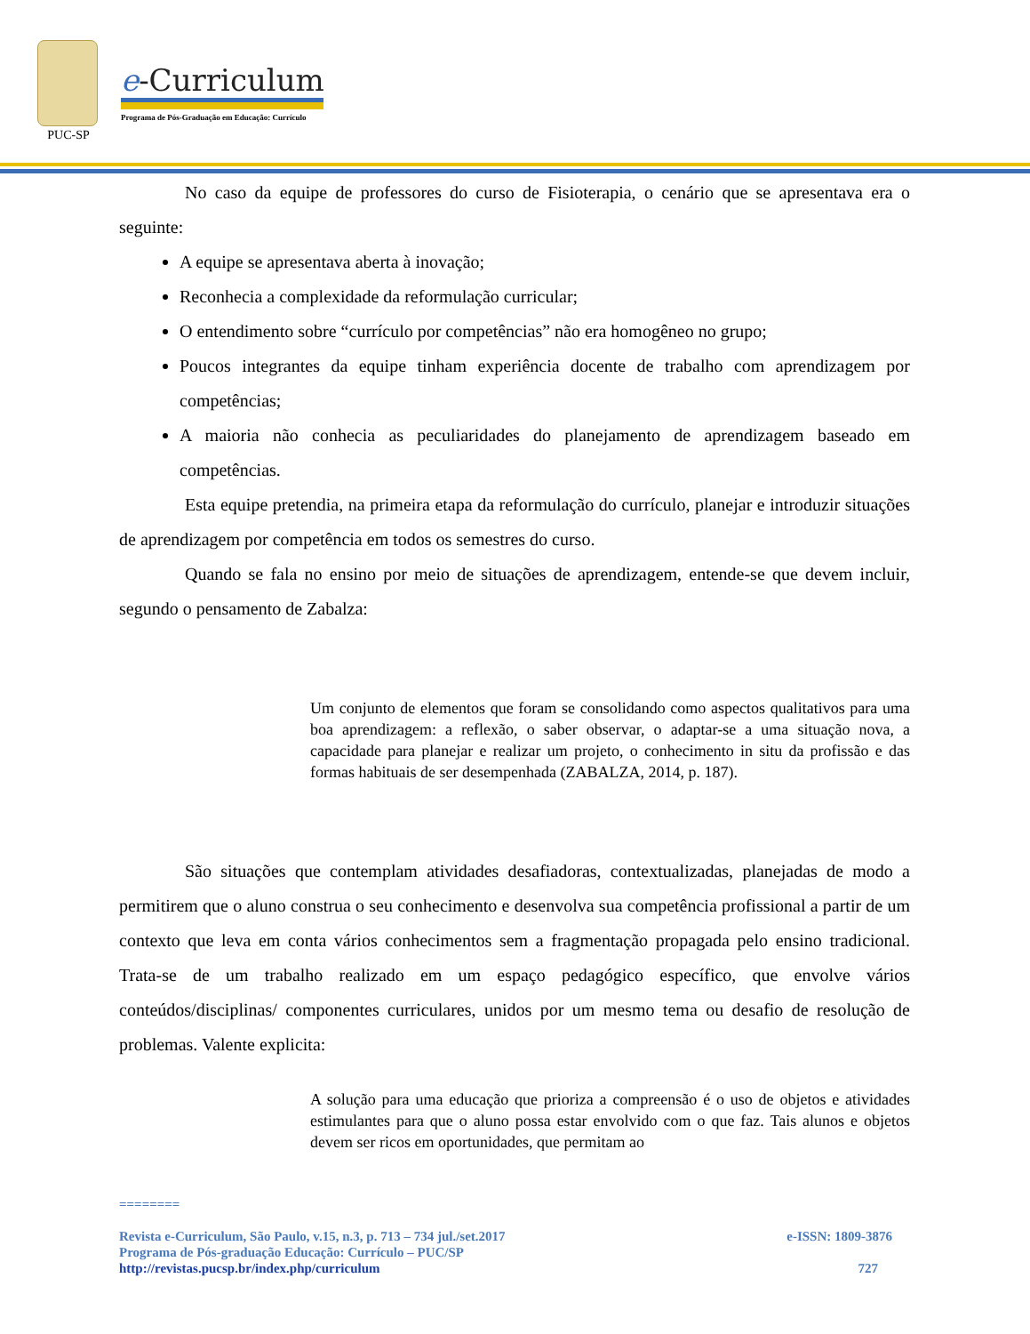PUC-SP
e-Curriculum
Programa de Pós-Graduação em Educação: Currículo
No caso da equipe de professores do curso de Fisioterapia, o cenário que se apresentava era o seguinte:
A equipe se apresentava aberta à inovação;
Reconhecia a complexidade da reformulação curricular;
O entendimento sobre “currículo por competências” não era homogêneo no grupo;
Poucos integrantes da equipe tinham experiência docente de trabalho com aprendizagem por competências;
A maioria não conhecia as peculiaridades do planejamento de aprendizagem baseado em competências.
Esta equipe pretendia, na primeira etapa da reformulação do currículo, planejar e introduzir situações de aprendizagem por competência em todos os semestres do curso.
Quando se fala no ensino por meio de situações de aprendizagem, entende-se que devem incluir, segundo o pensamento de Zabalza:
Um conjunto de elementos que foram se consolidando como aspectos qualitativos para uma boa aprendizagem: a reflexão, o saber observar, o adaptar-se a uma situação nova, a capacidade para planejar e realizar um projeto, o conhecimento in situ da profissão e das formas habituais de ser desempenhada (ZABALZA, 2014, p. 187).
São situações que contemplam atividades desafiadoras, contextualizadas, planejadas de modo a permitirem que o aluno construa o seu conhecimento e desenvolva sua competência profissional a partir de um contexto que leva em conta vários conhecimentos sem a fragmentação propagada pelo ensino tradicional. Trata-se de um trabalho realizado em um espaço pedagógico específico, que envolve vários conteúdos/disciplinas/ componentes curriculares, unidos por um mesmo tema ou desafio de resolução de problemas. Valente explicita:
A solução para uma educação que prioriza a compreensão é o uso de objetos e atividades estimulantes para que o aluno possa estar envolvido com o que faz. Tais alunos e objetos devem ser ricos em oportunidades, que permitam ao
========
Revista e-Curriculum, São Paulo, v.15, n.3, p. 713 – 734 jul./set.2017 e-ISSN: 1809-3876
Programa de Pós-graduação Educação: Currículo – PUC/SP
http://revistas.pucsp.br/index.php/curriculum 727